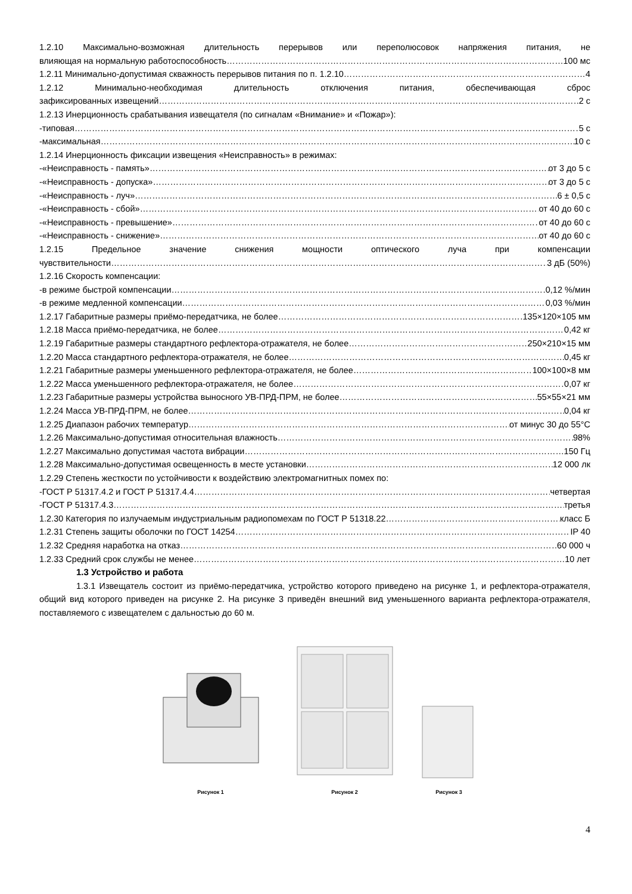1.2.10 Максимально-возможная длительность перерывов или переполюсовок напряжения питания, не
влияющая на нормальную работоспособность 100 мс
1.2.11 Минимально-допустимая скважность перерывов питания по п. 1.2.10 4
1.2.12 Минимально-необходимая длительность отключения питания, обеспечивающая сброс
зафиксированных извещений 2 с
1.2.13 Инерционность срабатывания извещателя (по сигналам «Внимание» и «Пожар»):
-типовая 5 с
-максимальная 10 с
1.2.14 Инерционность фиксации извещения «Неисправность» в режимах:
-«Неисправность - память» от 3 до 5 с
-«Неисправность - допуска» от 3 до 5 с
-«Неисправность - луч» 6 ± 0,5 с
-«Неисправность - сбой» от 40 до 60 с
-«Неисправность - превышение» от 40 до 60 с
-«Неисправность - снижение» от 40 до 60 с
1.2.15 Предельное значение снижения мощности оптического луча при компенсации
чувствительности 3 дБ (50%)
1.2.16 Скорость компенсации:
-в режиме быстрой компенсации 0,12 %/мин
-в режиме медленной компенсации 0,03 %/мин
1.2.17 Габаритные размеры приёмо-передатчика, не более 135×120×105 мм
1.2.18 Масса приёмо-передатчика, не более 0,42 кг
1.2.19 Габаритные размеры стандартного рефлектора-отражателя, не более 250×210×15 мм
1.2.20 Масса стандартного рефлектора-отражателя, не более 0,45 кг
1.2.21 Габаритные размеры уменьшенного рефлектора-отражателя, не более 100×100×8 мм
1.2.22 Масса уменьшенного рефлектора-отражателя, не более 0,07 кг
1.2.23 Габаритные размеры устройства выносного УВ-ПРД-ПРМ, не более 55×55×21 мм
1.2.24 Масса УВ-ПРД-ПРМ, не более 0,04 кг
1.2.25 Диапазон рабочих температур от минус 30 до 55°С
1.2.26 Максимально-допустимая относительная влажность 98%
1.2.27 Максимально допустимая частота вибрации 150 Гц
1.2.28 Максимально-допустимая освещенность в месте установки 12 000 лк
1.2.29 Степень жесткости по устойчивости к воздействию электромагнитных помех по:
-ГОСТ Р 51317.4.2 и ГОСТ Р 51317.4.4 четвертая
-ГОСТ Р 51317.4.3 третья
1.2.30 Категория по излучаемым индустриальным радиопомехам по ГОСТ Р 51318.22 класс Б
1.2.31 Степень защиты оболочки по ГОСТ 14254 IP 40
1.2.32 Средняя наработка на отказ 60 000 ч
1.2.33 Средний срок службы не менее 10 лет
1.3 Устройство и работа
1.3.1 Извещатель состоит из приёмо-передатчика, устройство которого приведено на рисунке 1, и рефлектора-отражателя, общий вид которого приведен на рисунке 2. На рисунке 3 приведён внешний вид уменьшенного варианта рефлектора-отражателя, поставляемого с извещателем с дальностью до 60 м.
Рисунок 1
Рисунок 2
Рисунок 3
4